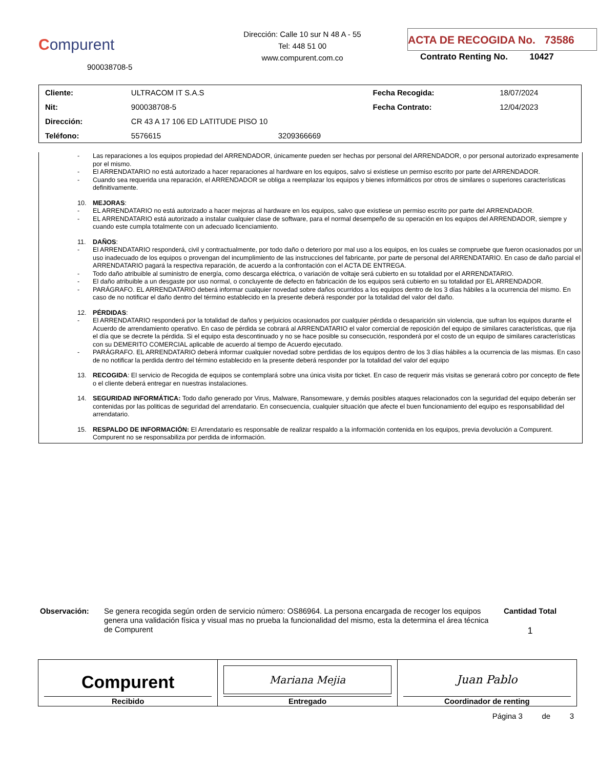Compurent
900038708-5
Dirección: Calle 10 sur N 48 A - 55
Tel: 448 51 00
www.compurent.com.co
ACTA DE RECOGIDA No. 73586
Contrato Renting No. 10427
| Cliente: | ULTRACOM IT S.A.S | | Fecha Recogida: | 18/07/2024 |
| Nit: | 900038708-5 | | Fecha Contrato: | 12/04/2023 |
| Dirección: | CR 43 A 17 106 ED LATITUDE PISO 10 | | | |
| Teléfono: | 5576615 | 3209366669 | | |
- Las reparaciones a los equipos propiedad del ARRENDADOR, únicamente pueden ser hechas por personal del ARRENDADOR, o por personal autorizado expresamente por el mismo.
- El ARRENDATARIO no está autorizado a hacer reparaciones al hardware en los equipos, salvo si existiese un permiso escrito por parte del ARRENDADOR.
- Cuando sea requerida una reparación, el ARRENDADOR se obliga a reemplazar los equipos y bienes informáticos por otros de similares o superiores características definitivamente.
10. MEJORAS:
- EL ARRENDATARIO no está autorizado a hacer mejoras al hardware en los equipos, salvo que existiese un permiso escrito por parte del ARRENDADOR.
- EL ARRENDATARIO está autorizado a instalar cualquier clase de software, para el normal desempeño de su operación en los equipos del ARRENDADOR, siempre y cuando este cumpla totalmente con un adecuado licenciamiento.
11. DAÑOS:
- El ARRENDATARIO responderá, civil y contractualmente, por todo daño o deterioro por mal uso a los equipos, en los cuales se compruebe que fueron ocasionados por un uso inadecuado de los equipos o provengan del incumplimiento de las instrucciones del fabricante, por parte de personal del ARRENDATARIO. En caso de daño parcial el ARRENDATARIO pagará la respectiva reparación, de acuerdo a la confrontación con el ACTA DE ENTREGA.
- Todo daño atribuible al suministro de energía, como descarga eléctrica, o variación de voltaje será cubierto en su totalidad por el ARRENDATARIO.
- El daño atribuible a un desgaste por uso normal, o concluyente de defecto en fabricación de los equipos será cubierto en su totalidad por EL ARRENDADOR.
- PARÁGRAFO. EL ARRENDATARIO deberá informar cualquier novedad sobre daños ocurridos a los equipos dentro de los 3 días hábiles a la ocurrencia del mismo. En caso de no notificar el daño dentro del término establecido en la presente deberá responder por la totalidad del valor del daño.
12. PÉRDIDAS:
- El ARRENDATARIO responderá por la totalidad de daños y perjuicios ocasionados por cualquier pérdida o desaparición sin violencia, que sufran los equipos durante el Acuerdo de arrendamiento operativo. En caso de pérdida se cobrará al ARRENDATARIO el valor comercial de reposición del equipo de similares características, que rija el día que se decrete la pérdida. Si el equipo esta descontinuado y no se hace posible su consecución, responderá por el costo de un equipo de similares características con su DEMERITO COMERCIAL aplicable de acuerdo al tiempo de Acuerdo ejecutado.
- PARÁGRAFO. EL ARRENDATARIO deberá informar cualquier novedad sobre perdidas de los equipos dentro de los 3 días hábiles a la ocurrencia de las mismas. En caso de no notificar la perdida dentro del término establecido en la presente deberá responder por la totalidad del valor del equipo
13. RECOGIDA: El servicio de Recogida de equipos se contemplará sobre una única visita por ticket. En caso de requerir más visitas se generará cobro por concepto de flete o el cliente deberá entregar en nuestras instalaciones.
14. SEGURIDAD INFORMÁTICA: Todo daño generado por Virus, Malware, Ransomeware, y demás posibles ataques relacionados con la seguridad del equipo deberán ser contenidas por las politicas de seguridad del arrendatario. En consecuencia, cualquier situación que afecte el buen funcionamiento del equipo es responsabilidad del arrendatario.
15. RESPALDO DE INFORMACIÓN: El Arrendatario es responsable de realizar respaldo a la información contenida en los equipos, previa devolución a Compurent. Compurent no se responsabiliza por perdida de información.
Observación:
Se genera recogida según orden de servicio número: OS86964. La persona encargada de recoger los equipos genera una validación física y visual mas no prueba la funcionalidad del mismo, esta la determina el área técnica de Compurent
Cantidad Total
1
| Compurent Recibido | Mariana Mejia Entregado | Juan Pablo Coordinador de renting |
Página 3 de 3